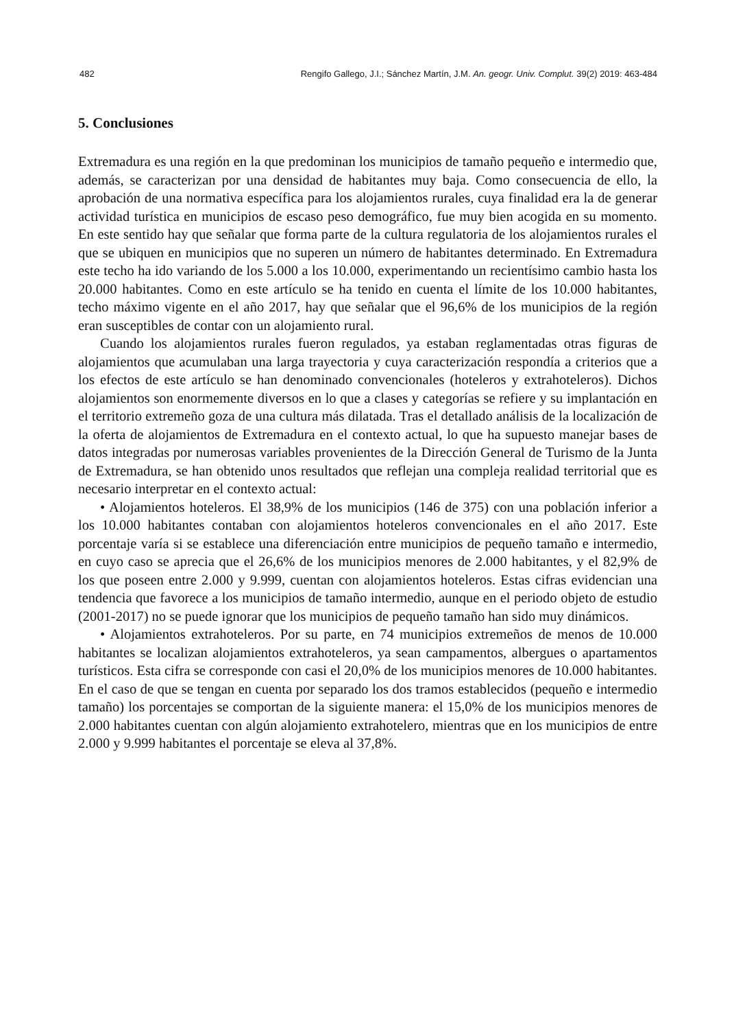482 Rengifo Gallego, J.I.; Sánchez Martín, J.M. An. geogr. Univ. Complut. 39(2) 2019: 463-484
5. Conclusiones
Extremadura es una región en la que predominan los municipios de tamaño pequeño e intermedio que, además, se caracterizan por una densidad de habitantes muy baja. Como consecuencia de ello, la aprobación de una normativa específica para los alojamientos rurales, cuya finalidad era la de generar actividad turística en municipios de escaso peso demográfico, fue muy bien acogida en su momento. En este sentido hay que señalar que forma parte de la cultura regulatoria de los alojamientos rurales el que se ubiquen en municipios que no superen un número de habitantes determinado. En Extremadura este techo ha ido variando de los 5.000 a los 10.000, experimentando un recientísimo cambio hasta los 20.000 habitantes. Como en este artículo se ha tenido en cuenta el límite de los 10.000 habitantes, techo máximo vigente en el año 2017, hay que señalar que el 96,6% de los municipios de la región eran susceptibles de contar con un alojamiento rural.
Cuando los alojamientos rurales fueron regulados, ya estaban reglamentadas otras figuras de alojamientos que acumulaban una larga trayectoria y cuya caracterización respondía a criterios que a los efectos de este artículo se han denominado convencionales (hoteleros y extrahoteleros). Dichos alojamientos son enormemente diversos en lo que a clases y categorías se refiere y su implantación en el territorio extremeño goza de una cultura más dilatada. Tras el detallado análisis de la localización de la oferta de alojamientos de Extremadura en el contexto actual, lo que ha supuesto manejar bases de datos integradas por numerosas variables provenientes de la Dirección General de Turismo de la Junta de Extremadura, se han obtenido unos resultados que reflejan una compleja realidad territorial que es necesario interpretar en el contexto actual:
• Alojamientos hoteleros. El 38,9% de los municipios (146 de 375) con una población inferior a los 10.000 habitantes contaban con alojamientos hoteleros convencionales en el año 2017. Este porcentaje varía si se establece una diferenciación entre municipios de pequeño tamaño e intermedio, en cuyo caso se aprecia que el 26,6% de los municipios menores de 2.000 habitantes, y el 82,9% de los que poseen entre 2.000 y 9.999, cuentan con alojamientos hoteleros. Estas cifras evidencian una tendencia que favorece a los municipios de tamaño intermedio, aunque en el periodo objeto de estudio (2001-2017) no se puede ignorar que los municipios de pequeño tamaño han sido muy dinámicos.
• Alojamientos extrahoteleros. Por su parte, en 74 municipios extremeños de menos de 10.000 habitantes se localizan alojamientos extrahoteleros, ya sean campamentos, albergues o apartamentos turísticos. Esta cifra se corresponde con casi el 20,0% de los municipios menores de 10.000 habitantes. En el caso de que se tengan en cuenta por separado los dos tramos establecidos (pequeño e intermedio tamaño) los porcentajes se comportan de la siguiente manera: el 15,0% de los municipios menores de 2.000 habitantes cuentan con algún alojamiento extrahotelero, mientras que en los municipios de entre 2.000 y 9.999 habitantes el porcentaje se eleva al 37,8%.